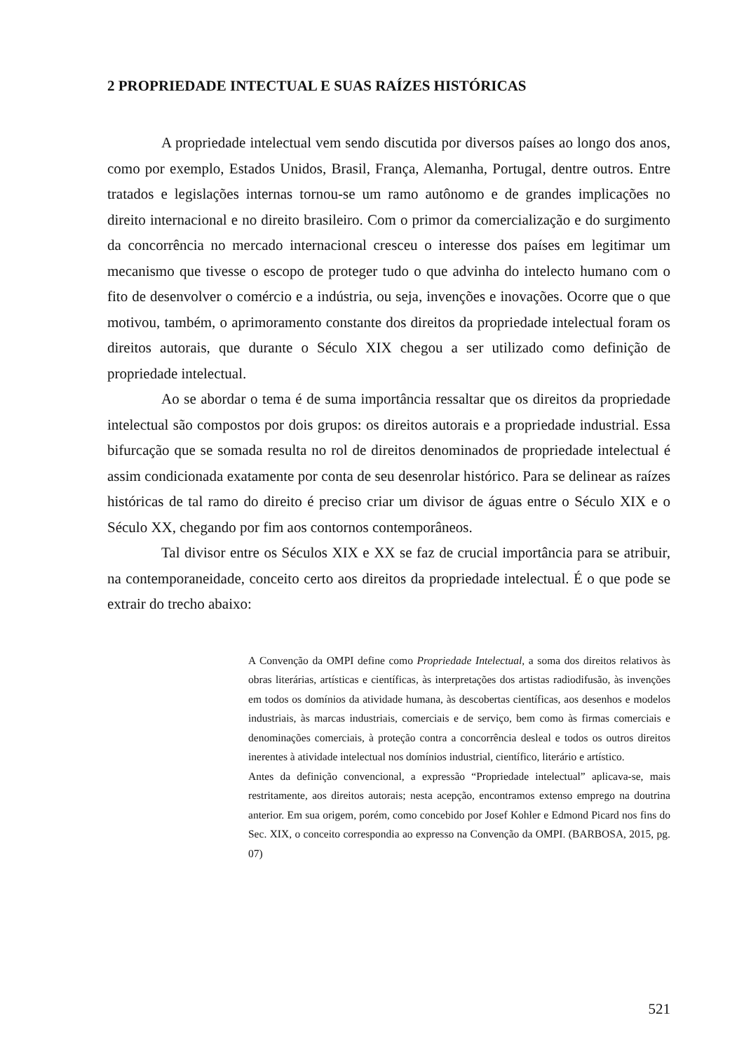2 PROPRIEDADE INTECTUAL E SUAS RAÍZES HISTÓRICAS
A propriedade intelectual vem sendo discutida por diversos países ao longo dos anos, como por exemplo, Estados Unidos, Brasil, França, Alemanha, Portugal, dentre outros. Entre tratados e legislações internas tornou-se um ramo autônomo e de grandes implicações no direito internacional e no direito brasileiro. Com o primor da comercialização e do surgimento da concorrência no mercado internacional cresceu o interesse dos países em legitimar um mecanismo que tivesse o escopo de proteger tudo o que advinha do intelecto humano com o fito de desenvolver o comércio e a indústria, ou seja, invenções e inovações. Ocorre que o que motivou, também, o aprimoramento constante dos direitos da propriedade intelectual foram os direitos autorais, que durante o Século XIX chegou a ser utilizado como definição de propriedade intelectual.
Ao se abordar o tema é de suma importância ressaltar que os direitos da propriedade intelectual são compostos por dois grupos: os direitos autorais e a propriedade industrial. Essa bifurcação que se somada resulta no rol de direitos denominados de propriedade intelectual é assim condicionada exatamente por conta de seu desenrolar histórico. Para se delinear as raízes históricas de tal ramo do direito é preciso criar um divisor de águas entre o Século XIX e o Século XX, chegando por fim aos contornos contemporâneos.
Tal divisor entre os Séculos XIX e XX se faz de crucial importância para se atribuir, na contemporaneidade, conceito certo aos direitos da propriedade intelectual. É o que pode se extrair do trecho abaixo:
A Convenção da OMPI define como Propriedade Intelectual, a soma dos direitos relativos às obras literárias, artísticas e científicas, às interpretações dos artistas radiodifusão, às invenções em todos os domínios da atividade humana, às descobertas científicas, aos desenhos e modelos industriais, às marcas industriais, comerciais e de serviço, bem como às firmas comerciais e denominações comerciais, à proteção contra a concorrência desleal e todos os outros direitos inerentes à atividade intelectual nos domínios industrial, científico, literário e artístico.
Antes da definição convencional, a expressão “Propriedade intelectual” aplicava-se, mais restritamente, aos direitos autorais; nesta acepção, encontramos extenso emprego na doutrina anterior. Em sua origem, porém, como concebido por Josef Kohler e Edmond Picard nos fins do Sec. XIX, o conceito correspondia ao expresso na Convenção da OMPI. (BARBOSA, 2015, pg. 07)
521